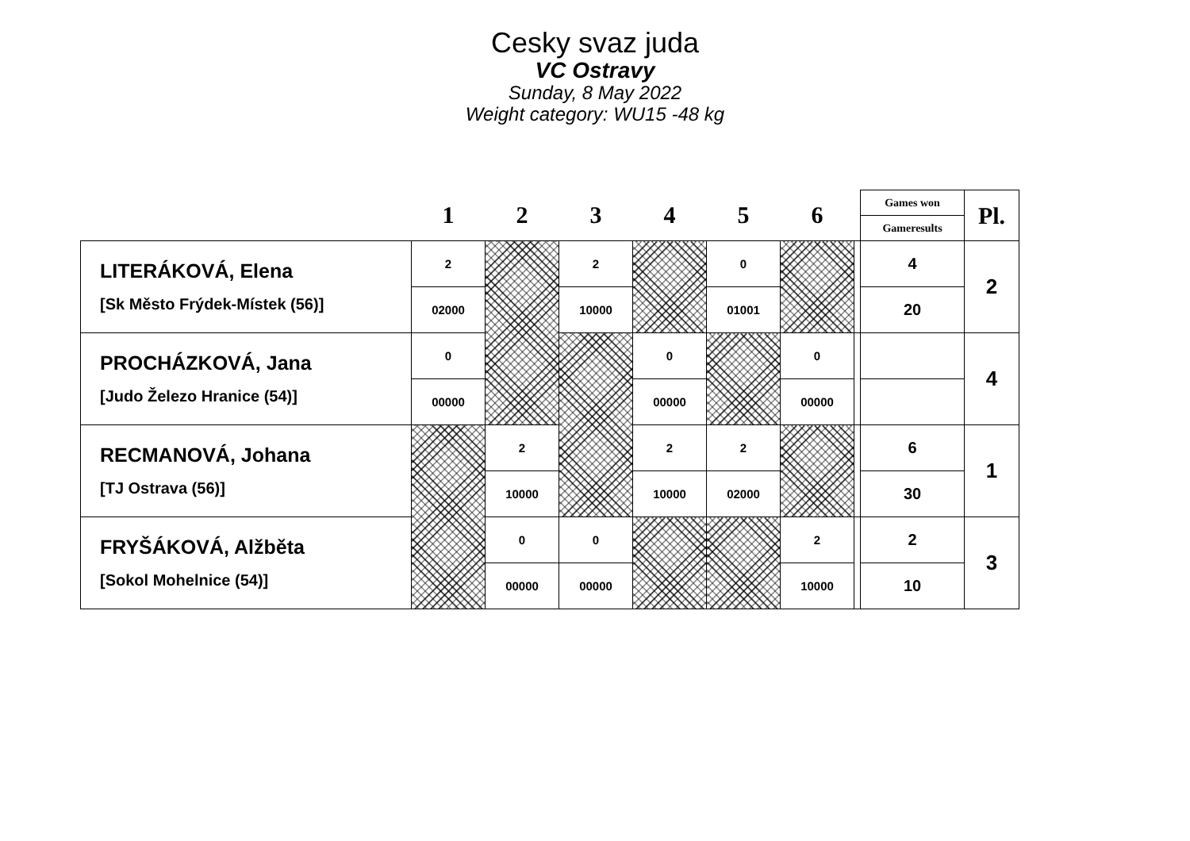Cesky svaz juda
VC Ostravy
Sunday, 8 May 2022
Weight category: WU15 -48 kg
| | 1 | 2 | 3 | 4 | 5 | 6 | | Games won | Pl. |
| | | | | | | | | Gameresults | |
| LITERÁKOVÁ, Elena [Sk Město Frýdek-Místek (56)] | 2 | | 2 | | 0 | | | 4 | 2 |
| | 02000 | | 10000 | | 01001 | | | 20 | |
| PROCHÁZKOVÁ, Jana [Judo Železo Hranice (54)] | 0 | | | 0 | | 0 | | | 4 |
| | 00000 | | | 00000 | | 00000 | | | |
| RECMANOVÁ, Johana [TJ Ostrava (56)] | | 2 | | 2 | 2 | | | 6 | 1 |
| | | 10000 | | 10000 | 02000 | | | 30 | |
| FRYŠÁKOVÁ, Alžběta [Sokol Mohelnice (54)] | | 0 | 0 | | | 2 | | 2 | 3 |
| | | 00000 | 00000 | | | 10000 | | 10 | |